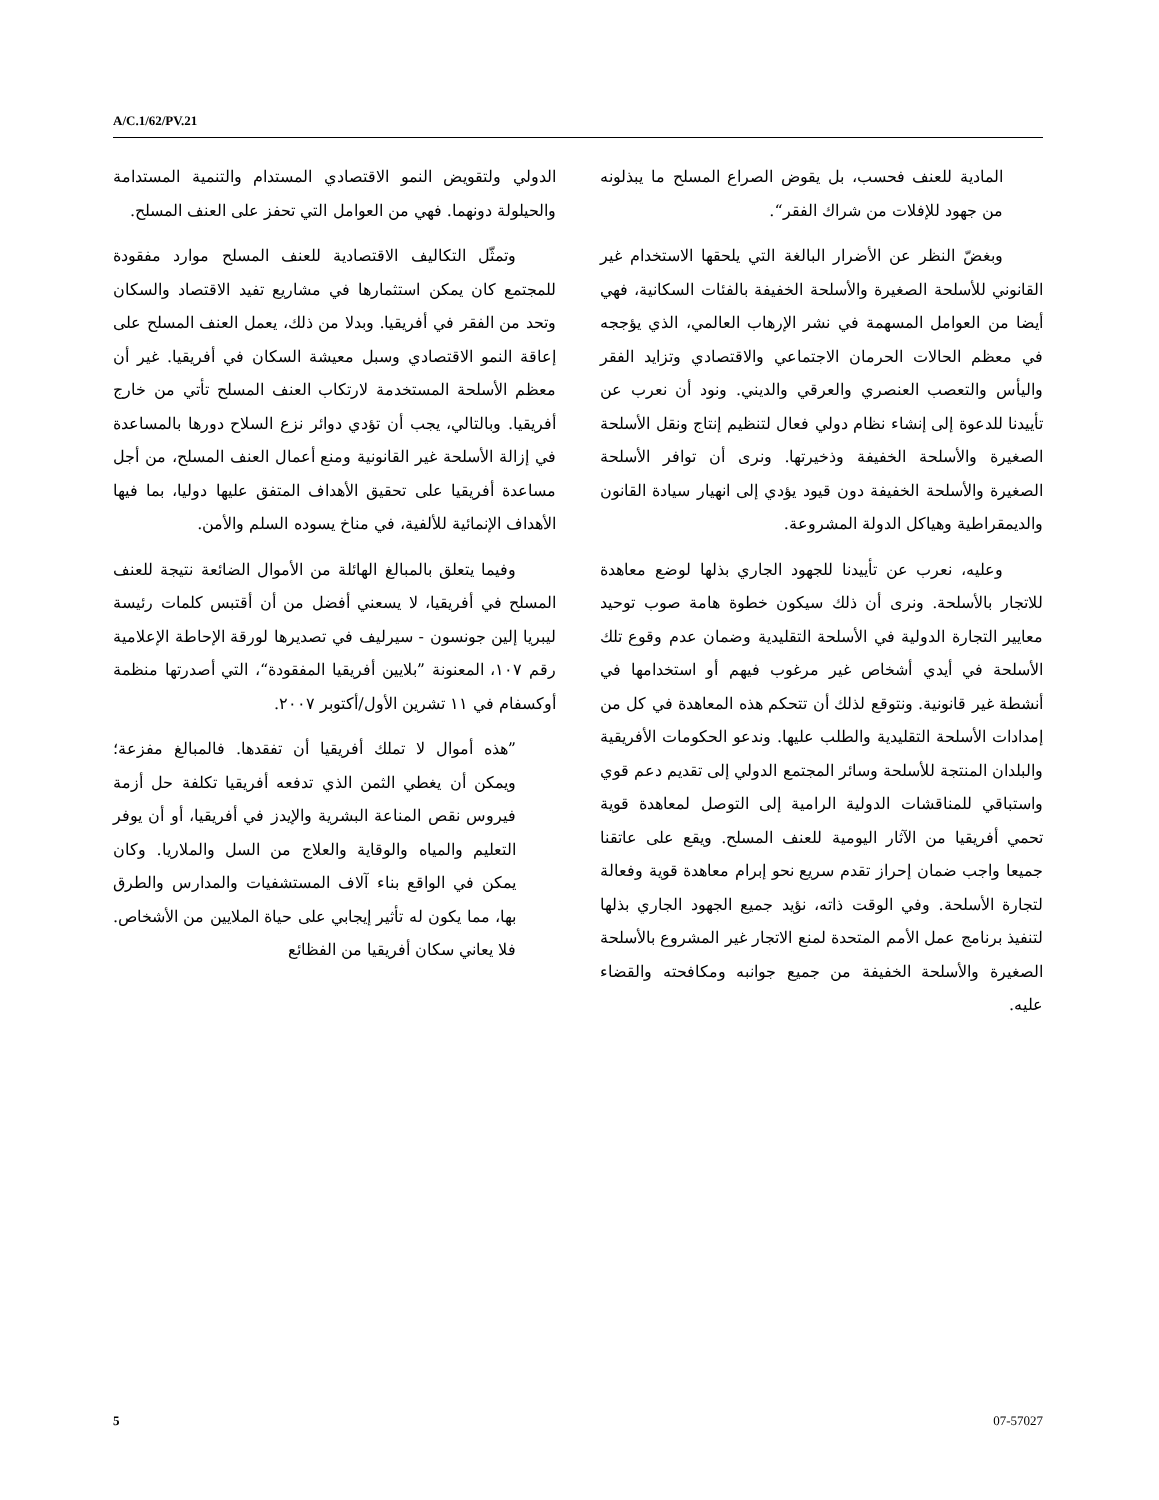A/C.1/62/PV.21
الدولي ولتقويض النمو الاقتصادي المستدام والتنمية المستدامة والحيلولة دونهما. فهي من العوامل التي تحفز على العنف المسلح.
وتمثّل التكاليف الاقتصادية للعنف المسلح موارد مفقودة للمجتمع كان يمكن استثمارها في مشاريع تفيد الاقتصاد والسكان وتحد من الفقر في أفريقيا. وبدلا من ذلك، يعمل العنف المسلح على إعاقة النمو الاقتصادي وسبل معيشة السكان في أفريقيا. غير أن معظم الأسلحة المستخدمة لارتكاب العنف المسلح تأتي من خارج أفريقيا. وبالتالي، يجب أن تؤدي دوائر نزع السلاح دورها بالمساعدة في إزالة الأسلحة غير القانونية ومنع أعمال العنف المسلح، من أجل مساعدة أفريقيا على تحقيق الأهداف المتفق عليها دوليا، بما فيها الأهداف الإنمائية للألفية، في مناخ يسوده السلم والأمن.
وفيما يتعلق بالمبالغ الهائلة من الأموال الضائعة نتيجة للعنف المسلح في أفريقيا، لا يسعني أفضل من أن أقتبس كلمات رئيسة ليبريا إلين جونسون - سيرليف في تصديرها لورقة الإحاطة الإعلامية رقم ١٠٧، المعنونة ”بلايين أفريقيا المفقودة“، التي أصدرتها منظمة أوكسفام في ١١ تشرين الأول/أكتوبر ٢٠٠٧.
”هذه أموال لا تملك أفريقيا أن تفقدها. فالمبالغ مفزعة؛ ويمكن أن يغطي الثمن الذي تدفعه أفريقيا تكلفة حل أزمة فيروس نقص المناعة البشرية والإيدز في أفريقيا، أو أن يوفر التعليم والمياه والوقاية والعلاج من السل والملاريا. وكان يمكن في الواقع بناء آلاف المستشفيات والمدارس والطرق بها، مما يكون له تأثير إيجابي على حياة الملايين من الأشخاص. فلا يعاني سكان أفريقيا من الفظائع
المادية للعنف فحسب، بل يقوض الصراع المسلح ما يبذلونه من جهود للإفلات من شراك الفقر“.
وبغضّ النظر عن الأضرار البالغة التي يلحقها الاستخدام غير القانوني للأسلحة الصغيرة والأسلحة الخفيفة بالفئات السكانية، فهي أيضا من العوامل المسهمة في نشر الإرهاب العالمي، الذي يؤججه في معظم الحالات الحرمان الاجتماعي والاقتصادي وتزايد الفقر واليأس والتعصب العنصري والعرقي والديني. ونود أن نعرب عن تأييدنا للدعوة إلى إنشاء نظام دولي فعال لتنظيم إنتاج ونقل الأسلحة الصغيرة والأسلحة الخفيفة وذخيرتها. ونرى أن توافر الأسلحة الصغيرة والأسلحة الخفيفة دون قيود يؤدي إلى انهيار سيادة القانون والديمقراطية وهياكل الدولة المشروعة.
وعليه، نعرب عن تأييدنا للجهود الجاري بذلها لوضع معاهدة للاتجار بالأسلحة. ونرى أن ذلك سيكون خطوة هامة صوب توحيد معايير التجارة الدولية في الأسلحة التقليدية وضمان عدم وقوع تلك الأسلحة في أيدي أشخاص غير مرغوب فيهم أو استخدامها في أنشطة غير قانونية. ونتوقع لذلك أن تتحكم هذه المعاهدة في كل من إمدادات الأسلحة التقليدية والطلب عليها. وندعو الحكومات الأفريقية والبلدان المنتجة للأسلحة وسائر المجتمع الدولي إلى تقديم دعم قوي واستباقي للمناقشات الدولية الرامية إلى التوصل لمعاهدة قوية تحمي أفريقيا من الآثار اليومية للعنف المسلح. ويقع على عاتقنا جميعا واجب ضمان إحراز تقدم سريع نحو إبرام معاهدة قوية وفعالة لتجارة الأسلحة. وفي الوقت ذاته، نؤيد جميع الجهود الجاري بذلها لتنفيذ برنامج عمل الأمم المتحدة لمنع الاتجار غير المشروع بالأسلحة الصغيرة والأسلحة الخفيفة من جميع جوانبه ومكافحته والقضاء عليه.
5 07-57027